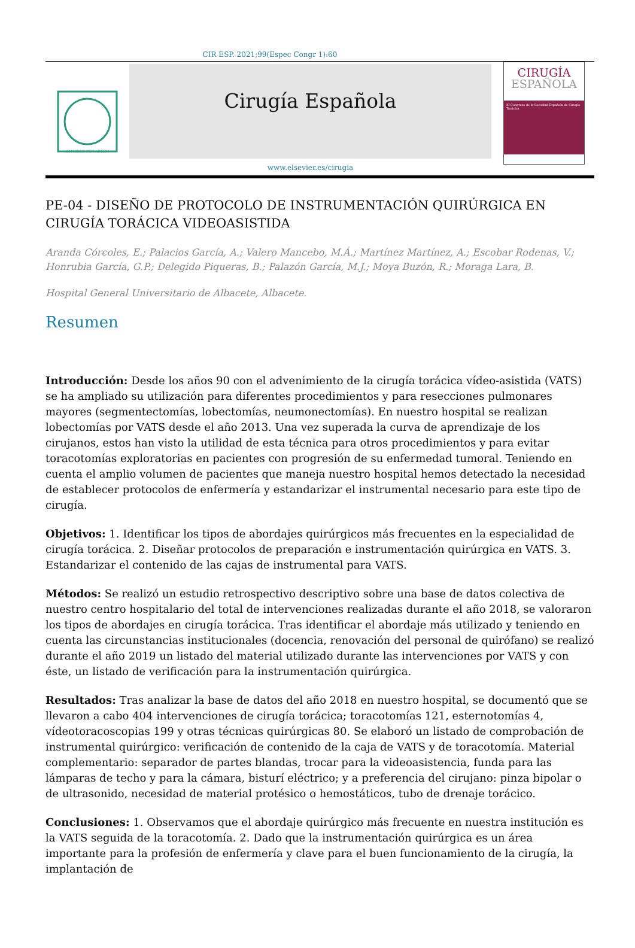CIR ESP. 2021;99(Espec Congr 1):60
OMNIBUS PER ARTEM
Cirugía Española
www.elsevier.es/cirugia
CIRUGÍA
ESPAÑOLA
XI Congreso de la Sociedad Española de Cirugía Torácica
PE-04 - DISEÑO DE PROTOCOLO DE INSTRUMENTACIÓN QUIRÚRGICA EN CIRUGÍA TORÁCICA VIDEOASISTIDA
Aranda Córcoles, E.; Palacios García, A.; Valero Mancebo, M.Á.; Martínez Martínez, A.; Escobar Rodenas, V.; Honrubia García, G.P.; Delegido Piqueras, B.; Palazón García, M.J.; Moya Buzón, R.; Moraga Lara, B.
Hospital General Universitario de Albacete, Albacete.
Resumen
Introducción: Desde los años 90 con el advenimiento de la cirugía torácica vídeo-asistida (VATS) se ha ampliado su utilización para diferentes procedimientos y para resecciones pulmonares mayores (segmentectomías, lobectomías, neumonectomías). En nuestro hospital se realizan lobectomías por VATS desde el año 2013. Una vez superada la curva de aprendizaje de los cirujanos, estos han visto la utilidad de esta técnica para otros procedimientos y para evitar toracotomías exploratorias en pacientes con progresión de su enfermedad tumoral. Teniendo en cuenta el amplio volumen de pacientes que maneja nuestro hospital hemos detectado la necesidad de establecer protocolos de enfermería y estandarizar el instrumental necesario para este tipo de cirugía.
Objetivos: 1. Identificar los tipos de abordajes quirúrgicos más frecuentes en la especialidad de cirugía torácica. 2. Diseñar protocolos de preparación e instrumentación quirúrgica en VATS. 3. Estandarizar el contenido de las cajas de instrumental para VATS.
Métodos: Se realizó un estudio retrospectivo descriptivo sobre una base de datos colectiva de nuestro centro hospitalario del total de intervenciones realizadas durante el año 2018, se valoraron los tipos de abordajes en cirugía torácica. Tras identificar el abordaje más utilizado y teniendo en cuenta las circunstancias institucionales (docencia, renovación del personal de quirófano) se realizó durante el año 2019 un listado del material utilizado durante las intervenciones por VATS y con éste, un listado de verificación para la instrumentación quirúrgica.
Resultados: Tras analizar la base de datos del año 2018 en nuestro hospital, se documentó que se llevaron a cabo 404 intervenciones de cirugía torácica; toracotomías 121, esternotomías 4, vídeotoracoscopias 199 y otras técnicas quirúrgicas 80. Se elaboró un listado de comprobación de instrumental quirúrgico: verificación de contenido de la caja de VATS y de toracotomía. Material complementario: separador de partes blandas, trocar para la videoasistencia, funda para las lámparas de techo y para la cámara, bisturí eléctrico; y a preferencia del cirujano: pinza bipolar o de ultrasonido, necesidad de material protésico o hemostáticos, tubo de drenaje torácico.
Conclusiones: 1. Observamos que el abordaje quirúrgico más frecuente en nuestra institución es la VATS seguida de la toracotomía. 2. Dado que la instrumentación quirúrgica es un área importante para la profesión de enfermería y clave para el buen funcionamiento de la cirugía, la implantación de